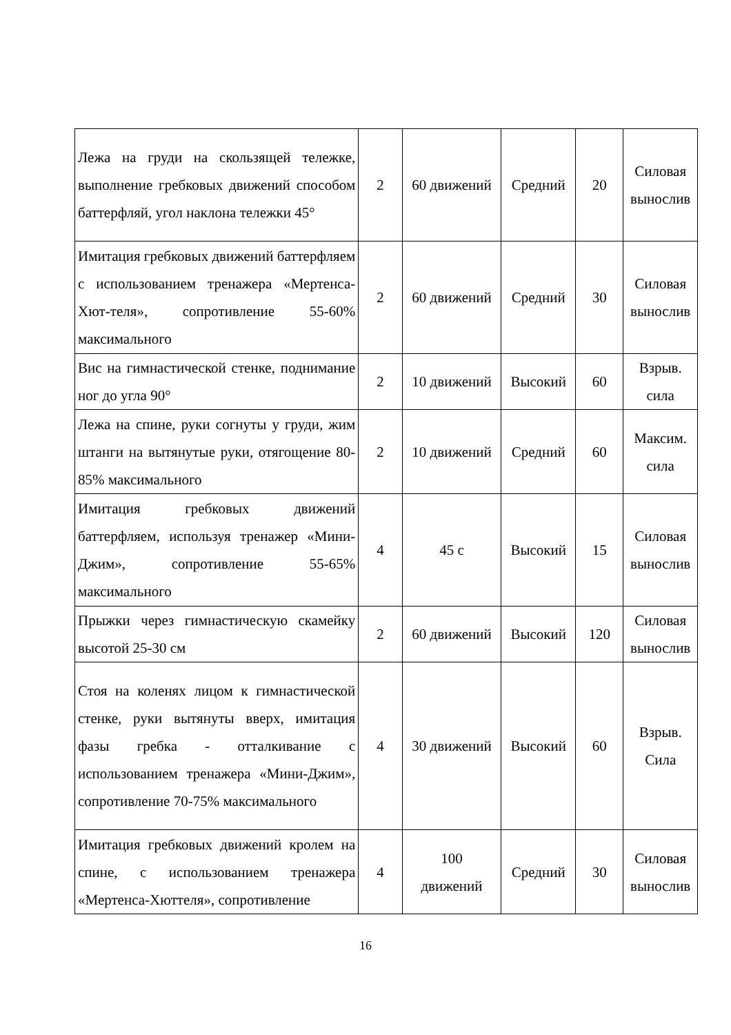| Лежа на груди на скользящей тележке, выполнение гребковых движений способом баттерфляй, угол наклона тележки 45° | 2 | 60 движений | Средний | 20 | Силовая вынослив |
| Имитация гребковых движений баттерфляем с использованием тренажера «Мертенса-Хют-теля», сопротивление 55-60% максимального | 2 | 60 движений | Средний | 30 | Силовая вынослив |
| Вис на гимнастической стенке, поднимание ног до угла 90° | 2 | 10 движений | Высокий | 60 | Взрыв. сила |
| Лежа на спине, руки согнуты у груди, жим штанги на вытянутые руки, отягощение 80-85% максимального | 2 | 10 движений | Средний | 60 | Максим. сила |
| Имитация гребковых движений баттерфляем, используя тренажер «Мини-Джим», сопротивление 55-65% максимального | 4 | 45 с | Высокий | 15 | Силовая вынослив |
| Прыжки через гимнастическую скамейку высотой 25-30 см | 2 | 60 движений | Высокий | 120 | Силовая вынослив |
| Стоя на коленях лицом к гимнастической стенке, руки вытянуты вверх, имитация фазы гребка - отталкивание с использованием тренажера «Мини-Джим», сопротивление 70-75% максимального | 4 | 30 движений | Высокий | 60 | Взрыв. Сила |
| Имитация гребковых движений кролем на спине, с использованием тренажера «Мертенса-Хюттеля», сопротивление | 4 | 100 движений | Средний | 30 | Силовая вынослив |
16